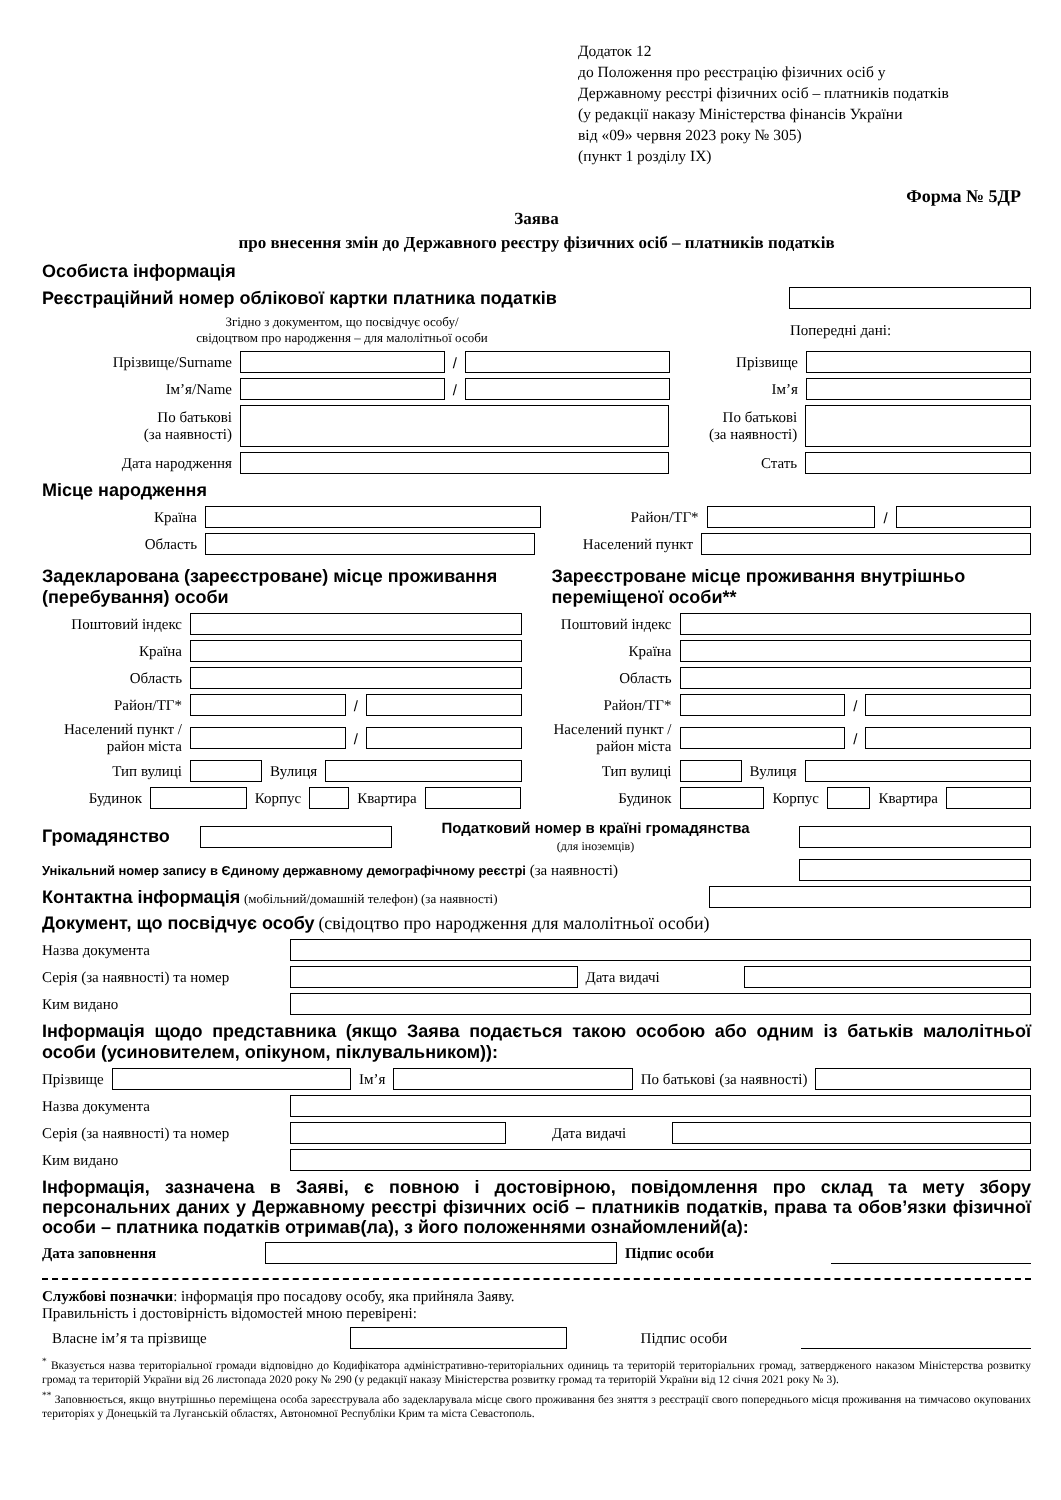Додаток 12
до Положення про реєстрацію фізичних осіб у
Державному реєстрі фізичних осіб – платників податків
(у редакції наказу Міністерства фінансів України
від «09» червня 2023 року № 305)
(пункт 1 розділу IX)
Форма № 5ДР
Заява
про внесення змін до Державного реєстру фізичних осіб – платників податків
Особиста інформація
Реєстраційний номер облікової картки платника податків
Згідно з документом, що посвідчує особу/
свідоцтвом про народження – для малолітньої особи
Попередні дані:
Прізвище/Surname / Прізвище
Ім’я/Name / Ім’я
По батькові
(за наявності)
По батькові
(за наявності)
Дата народження Стать
Місце народження
Країна Район/ТГ* /
Область Населений пункт
Задекларована (зареєстроване) місце проживання (перебування) особи
Поштовий індекс
Країна
Область
Район/ТГ* /
Населений пункт / район міста
/
Тип вулиці Вулиця
Будинок Корпус Квартира
Зареєстроване місце проживання внутрішньо переміщеної особи**
Поштовий індекс
Країна
Область
Район/ТГ* /
Населений пункт / район міста
/
Тип вулиці Вулиця
Будинок Корпус Квартира
Громадянство
Податковий номер в країні громадянства
(для іноземців)
Унікальний номер запису в Єдиному державному демографічному реєстрі (за наявності)
Контактна інформація (мобільний/домашній телефон) (за наявності)
Документ, що посвідчує особу (свідоцтво про народження для малолітньої особи)
Назва документа
Серія (за наявності) та номер
Дата видачі
Ким видано
Інформація щодо представника (якщо Заява подається такою особою або одним із батьків малолітньої особи (усиновителем, опікуном, піклувальником)):
Прізвище Ім’я По батькові (за наявності)
Назва документа
Серія (за наявності) та номер
Дата видачі
Ким видано
Інформація, зазначена в Заяві, є повною і достовірною, повідомлення про склад та мету збору персональних даних у Державному реєстрі фізичних осіб – платників податків, права та обов’язки фізичної особи – платника податків отримав(ла), з його положеннями ознайомлений(а):
Дата заповнення Підпис особи
Службові позначки: інформація про посадову особу, яка прийняла Заяву.
Правильність і достовірність відомостей мною перевірені:
Власне ім’я та прізвище Підпис особи
<sup>*</sup> Вказується назва територіальної громади відповідно до Кодифікатора адміністративно-територіальних одиниць та територій територіальних громад, затвердженого наказом Міністерства розвитку громад та територій України від 26 листопада 2020 року № 290 (у редакції наказу Міністерства розвитку громад та територій України від 12 січня 2021 року № 3).
<sup>**</sup> Заповнюється, якщо внутрішньо переміщена особа зареєструвала або задекларувала місце свого проживання без зняття з реєстрації свого попереднього місця проживання на тимчасово окупованих територіях у Донецькій та Луганській областях, Автономної Республіки Крим та міста Севастополь.